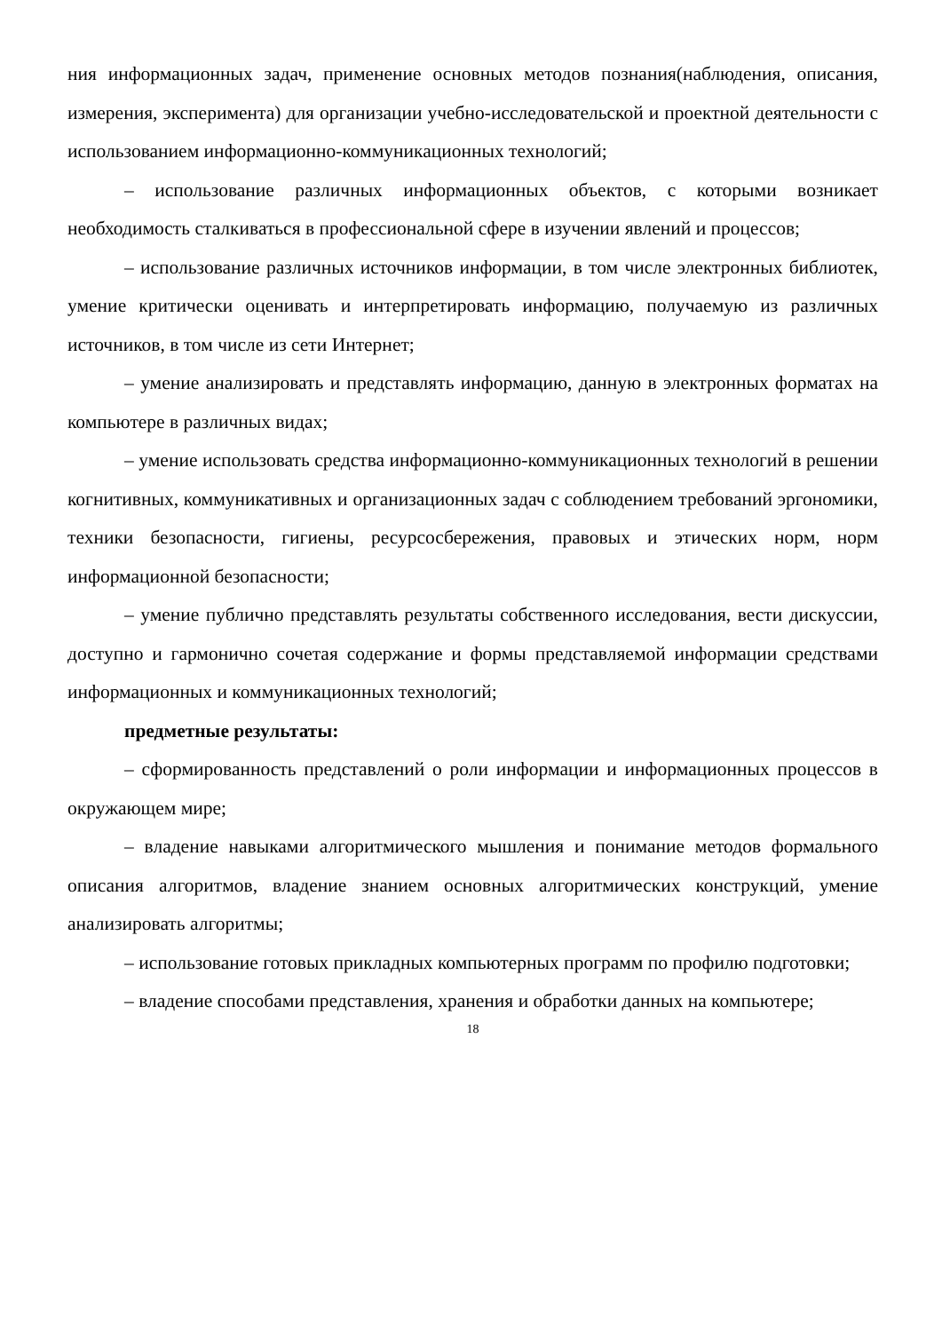ния информационных задач, применение основных методов познания(наблюдения, описания, измерения, эксперимента) для организации учебно-исследовательской и проектной деятельности с использованием информационно-коммуникационных технологий;
– использование различных информационных объектов, с которыми возникает необходимость сталкиваться в профессиональной сфере в изучении явлений и процессов;
– использование различных источников информации, в том числе электронных библиотек, умение критически оценивать и интерпретировать информацию, получаемую из различных источников, в том числе из сети Интернет;
– умение анализировать и представлять информацию, данную в электронных форматах на компьютере в различных видах;
– умение использовать средства информационно-коммуникационных технологий в решении когнитивных, коммуникативных и организационных задач с соблюдением требований эргономики, техники безопасности, гигиены, ресурсосбережения, правовых и этических норм, норм информационной безопасности;
– умение публично представлять результаты собственного исследования, вести дискуссии, доступно и гармонично сочетая содержание и формы представляемой информации средствами информационных и коммуникационных технологий;
предметные результаты:
– сформированность представлений о роли информации и информационных процессов в окружающем мире;
– владение навыками алгоритмического мышления и понимание методов формального описания алгоритмов, владение знанием основных алгоритмических конструкций, умение анализировать алгоритмы;
– использование готовых прикладных компьютерных программ по профилю подготовки;
– владение способами представления, хранения и обработки данных на компьютере;
18